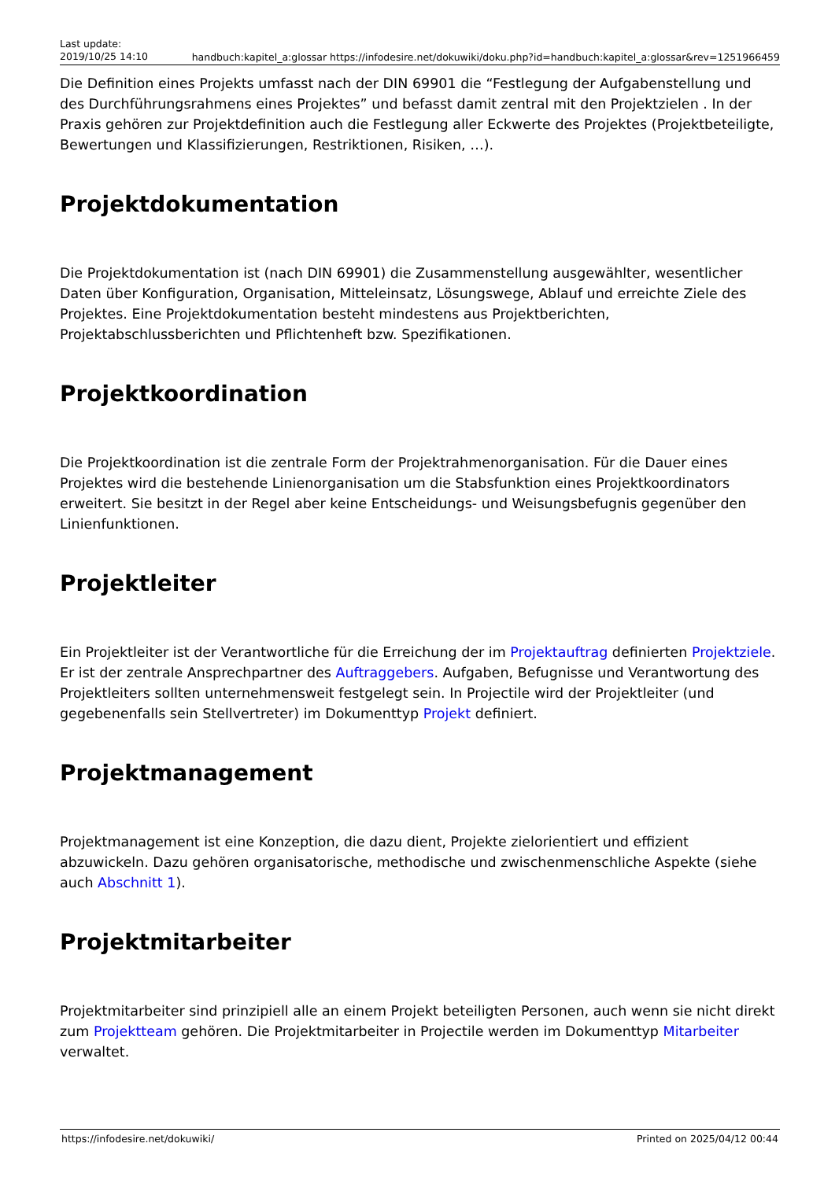Last update:
2019/10/25 14:10
handbuch:kapitel_a:glossar https://infodesire.net/dokuwiki/doku.php?id=handbuch:kapitel_a:glossar&rev=1251966459
Die Definition eines Projekts umfasst nach der DIN 69901 die “Festlegung der Aufgabenstellung und des Durchführungsrahmens eines Projektes” und befasst damit zentral mit den Projektzielen . In der Praxis gehören zur Projektdefinition auch die Festlegung aller Eckwerte des Projektes (Projektbeteiligte, Bewertungen und Klassifizierungen, Restriktionen, Risiken, …).
Projektdokumentation
Die Projektdokumentation ist (nach DIN 69901) die Zusammenstellung ausgewählter, wesentlicher Daten über Konfiguration, Organisation, Mitteleinsatz, Lösungswege, Ablauf und erreichte Ziele des Projektes. Eine Projektdokumentation besteht mindestens aus Projektberichten, Projektabschlussberichten und Pflichtenheft bzw. Spezifikationen.
Projektkoordination
Die Projektkoordination ist die zentrale Form der Projektrahmenorganisation. Für die Dauer eines Projektes wird die bestehende Linienorganisation um die Stabsfunktion eines Projektkoordinators erweitert. Sie besitzt in der Regel aber keine Entscheidungs- und Weisungsbefugnis gegenüber den Linienfunktionen.
Projektleiter
Ein Projektleiter ist der Verantwortliche für die Erreichung der im Projektauftrag definierten Projektziele. Er ist der zentrale Ansprechpartner des Auftraggebers. Aufgaben, Befugnisse und Verantwortung des Projektleiters sollten unternehmensweit festgelegt sein. In Projectile wird der Projektleiter (und gegebenenfalls sein Stellvertreter) im Dokumenttyp Projekt definiert.
Projektmanagement
Projektmanagement ist eine Konzeption, die dazu dient, Projekte zielorientiert und effizient abzuwickeln. Dazu gehören organisatorische, methodische und zwischenmenschliche Aspekte (siehe auch Abschnitt 1).
Projektmitarbeiter
Projektmitarbeiter sind prinzipiell alle an einem Projekt beteiligten Personen, auch wenn sie nicht direkt zum Projektteam gehören. Die Projektmitarbeiter in Projectile werden im Dokumenttyp Mitarbeiter verwaltet.
https://infodesire.net/dokuwiki/ Printed on 2025/04/12 00:44